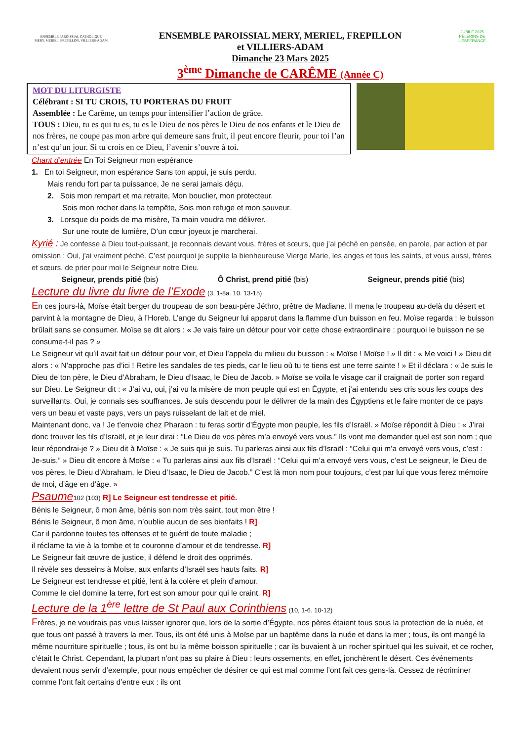ENSEMBLE PAROISSIAL CATHOLIQUE
MERY, MERIEL, FREPILLON, VILLIERS-ADAM
ENSEMBLE PAROISSIAL MERY, MERIEL, FREPILLON
et VILLIERS-ADAM
Dimanche 23 Mars 2025
3<sup>ème</sup> Dimanche de CARÊME (Année C)
JUBILÉ 2025
PÈLERINS DE L'ESPÉRANCE
MOT DU LITURGISTE
Célébrant : SI TU CROIS, TU PORTERAS DU FRUIT
Assemblée : Le Carême, un temps pour intensifier l’action de grâce.
TOUS : Dieu, tu es qui tu es, tu es le Dieu de nos pères le Dieu de nos enfants et le Dieu de nos frères, ne coupe pas mon arbre qui demeure sans fruit, il peut encore fleurir, pour toi l’an n’est qu’un jour. Si tu crois en ce Dieu, l’avenir s’ouvre à toi.
Chant d’entrée En Toi Seigneur mon espérance
1. En toi Seigneur, mon espérance Sans ton appui, je suis perdu.
Mais rendu fort par ta puissance, Je ne serai jamais déçu.
2. Sois mon rempart et ma retraite, Mon bouclier, mon protecteur.
Sois mon rocher dans la tempête, Sois mon refuge et mon sauveur.
3. Lorsque du poids de ma misère, Ta main voudra me délivrer.
Sur une route de lumière, D’un cœur joyeux je marcherai.
Kyrié : Je confesse à Dieu tout-puissant, je reconnais devant vous, frères et sœurs, que j’ai péché en pensée, en parole, par action et par omission ; Oui, j'ai vraiment péché. C’est pourquoi je supplie la bienheureuse Vierge Marie, les anges et tous les saints, et vous aussi, frères et sœurs, de prier pour moi le Seigneur notre Dieu.
Seigneur, prends pitié (bis) Ô Christ, prend pitié (bis) Seigneur, prends pitié (bis)
Lecture du livre du livre de l’Exode (3, 1-8a. 10. 13-15)
En ces jours-là, Moïse était berger du troupeau de son beau-père Jéthro, prêtre de Madiane. Il mena le troupeau au-delà du désert et parvint à la montagne de Dieu, à l’Horeb. L’ange du Seigneur lui apparut dans la flamme d’un buisson en feu. Moïse regarda : le buisson brûlait sans se consumer. Moïse se dit alors : « Je vais faire un détour pour voir cette chose extraordinaire : pourquoi le buisson ne se consume-t-il pas ? »
Le Seigneur vit qu’il avait fait un détour pour voir, et Dieu l’appela du milieu du buisson : « Moïse ! Moïse ! » Il dit : « Me voici ! » Dieu dit alors : « N’approche pas d’ici ! Retire les sandales de tes pieds, car le lieu où tu te tiens est une terre sainte ! » Et il déclara : « Je suis le Dieu de ton père, le Dieu d’Abraham, le Dieu d’Isaac, le Dieu de Jacob. » Moïse se voila le visage car il craignait de porter son regard sur Dieu. Le Seigneur dit : « J’ai vu, oui, j’ai vu la misère de mon peuple qui est en Égypte, et j’ai entendu ses cris sous les coups des surveillants. Oui, je connais ses souffrances. Je suis descendu pour le délivrer de la main des Égyptiens et le faire monter de ce pays vers un beau et vaste pays, vers un pays ruisselant de lait et de miel.
Maintenant donc, va ! Je t’envoie chez Pharaon : tu feras sortir d’Égypte mon peuple, les fils d’Israël. » Moïse répondit à Dieu : « J’irai donc trouver les fils d’Israël, et je leur dirai : “Le Dieu de vos pères m’a envoyé vers vous.” Ils vont me demander quel est son nom ; que leur répondrai-je ? » Dieu dit à Moïse : « Je suis qui je suis. Tu parleras ainsi aux fils d’Israël : “Celui qui m’a envoyé vers vous, c’est : Je-suis.” » Dieu dit encore à Moïse : « Tu parleras ainsi aux fils d’Israël : “Celui qui m’a envoyé vers vous, c’est Le seigneur, le Dieu de vos pères, le Dieu d’Abraham, le Dieu d’Isaac, le Dieu de Jacob.” C’est là mon nom pour toujours, c’est par lui que vous ferez mémoire de moi, d’âge en d’âge. »
Psaume 102 (103) R] Le Seigneur est tendresse et pitié.
Bénis le Seigneur, ô mon âme, bénis son nom très saint, tout mon être !
Bénis le Seigneur, ô mon âme, n’oublie aucun de ses bienfaits ! R]
Car il pardonne toutes tes offenses et te guérit de toute maladie ;
il réclame ta vie à la tombe et te couronne d’amour et de tendresse. R]
Le Seigneur fait œuvre de justice, il défend le droit des opprimés.
Il révèle ses desseins à Moïse, aux enfants d’Israël ses hauts faits. R]
Le Seigneur est tendresse et pitié, lent à la colère et plein d’amour.
Comme le ciel domine la terre, fort est son amour pour qui le craint. R]
Lecture de la 1<sup>ère</sup> lettre de St Paul aux Corinthiens (10, 1-6. 10-12)
Frères, je ne voudrais pas vous laisser ignorer que, lors de la sortie d’Égypte, nos pères étaient tous sous la protection de la nuée, et que tous ont passé à travers la mer. Tous, ils ont été unis à Moïse par un baptême dans la nuée et dans la mer ; tous, ils ont mangé la même nourriture spirituelle ; tous, ils ont bu la même boisson spirituelle ; car ils buvaient à un rocher spirituel qui les suivait, et ce rocher, c’était le Christ. Cependant, la plupart n’ont pas su plaire à Dieu : leurs ossements, en effet, jonchèrent le désert. Ces événements devaient nous servir d’exemple, pour nous empêcher de désirer ce qui est mal comme l’ont fait ces gens-là. Cessez de récriminer comme l’ont fait certains d’entre eux : ils ont